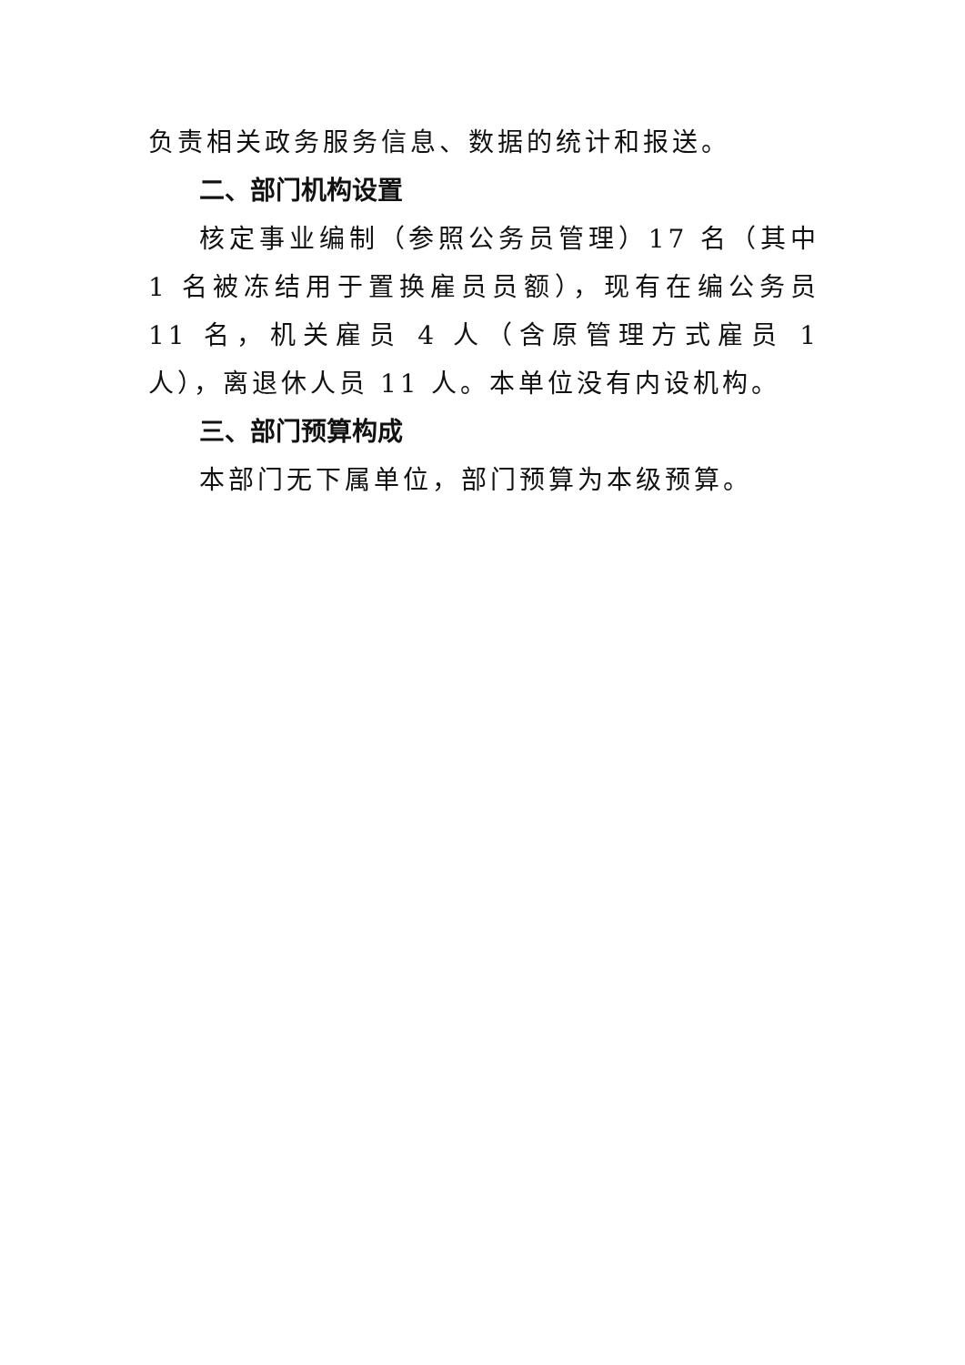负责相关政务服务信息、数据的统计和报送。
二、部门机构设置
核定事业编制（参照公务员管理）17 名（其中 1 名被冻结用于置换雇员员额），现有在编公务员 11 名，机关雇员 4 人（含原管理方式雇员 1 人），离退休人员 11 人。本单位没有内设机构。
三、部门预算构成
本部门无下属单位，部门预算为本级预算。